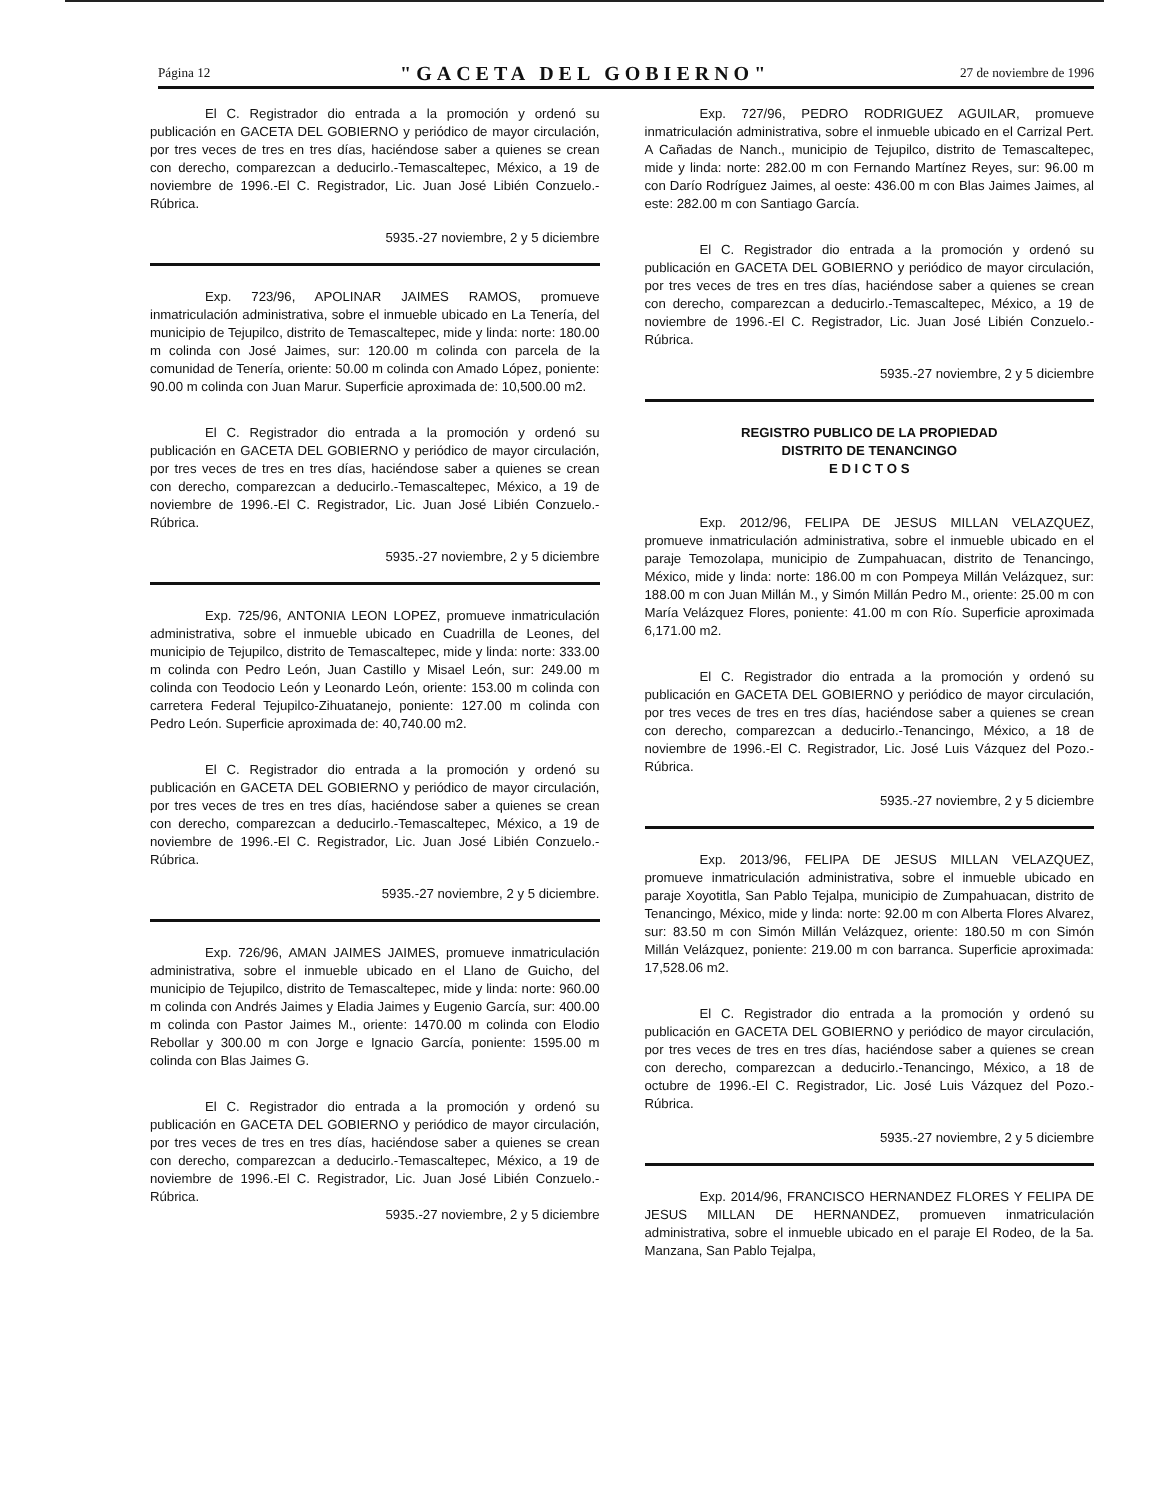Página 12 "GACETA DEL GOBIERNO" 27 de noviembre de 1996
El C. Registrador dio entrada a la promoción y ordenó su publicación en GACETA DEL GOBIERNO y periódico de mayor circulación, por tres veces de tres en tres días, haciéndose saber a quienes se crean con derecho, comparezcan a deducirlo.-Temascaltepec, México, a 19 de noviembre de 1996.-El C. Registrador, Lic. Juan José Libién Conzuelo.-Rúbrica.
5935.-27 noviembre, 2 y 5 diciembre
Exp. 723/96, APOLINAR JAIMES RAMOS, promueve inmatriculación administrativa, sobre el inmueble ubicado en La Tenería, del municipio de Tejupilco, distrito de Temascaltepec, mide y linda: norte: 180.00 m colinda con José Jaimes, sur: 120.00 m colinda con parcela de la comunidad de Tenería, oriente: 50.00 m colinda con Amado López, poniente: 90.00 m colinda con Juan Marur. Superficie aproximada de: 10,500.00 m2.
El C. Registrador dio entrada a la promoción y ordenó su publicación en GACETA DEL GOBIERNO y periódico de mayor circulación, por tres veces de tres en tres días, haciéndose saber a quienes se crean con derecho, comparezcan a deducirlo.-Temascaltepec, México, a 19 de noviembre de 1996.-El C. Registrador, Lic. Juan José Libién Conzuelo.-Rúbrica.
5935.-27 noviembre, 2 y 5 diciembre
Exp. 725/96, ANTONIA LEON LOPEZ, promueve inmatriculación administrativa, sobre el inmueble ubicado en Cuadrilla de Leones, del municipio de Tejupilco, distrito de Temascaltepec, mide y linda: norte: 333.00 m colinda con Pedro León, Juan Castillo y Misael León, sur: 249.00 m colinda con Teodocio León y Leonardo León, oriente: 153.00 m colinda con carretera Federal Tejupilco-Zihuatanejo, poniente: 127.00 m colinda con Pedro León. Superficie aproximada de: 40,740.00 m2.
El C. Registrador dio entrada a la promoción y ordenó su publicación en GACETA DEL GOBIERNO y periódico de mayor circulación, por tres veces de tres en tres días, haciéndose saber a quienes se crean con derecho, comparezcan a deducirlo.-Temascaltepec, México, a 19 de noviembre de 1996.-El C. Registrador, Lic. Juan José Libién Conzuelo.-Rúbrica.
5935.-27 noviembre, 2 y 5 diciembre.
Exp. 726/96, AMAN JAIMES JAIMES, promueve inmatriculación administrativa, sobre el inmueble ubicado en el Llano de Guicho, del municipio de Tejupilco, distrito de Temascaltepec, mide y linda: norte: 960.00 m colinda con Andrés Jaimes y Eladia Jaimes y Eugenio García, sur: 400.00 m colinda con Pastor Jaimes M., oriente: 1470.00 m colinda con Elodio Rebollar y 300.00 m con Jorge e Ignacio García, poniente: 1595.00 m colinda con Blas Jaimes G.
El C. Registrador dio entrada a la promoción y ordenó su publicación en GACETA DEL GOBIERNO y periódico de mayor circulación, por tres veces de tres en tres días, haciéndose saber a quienes se crean con derecho, comparezcan a deducirlo.-Temascaltepec, México, a 19 de noviembre de 1996.-El C. Registrador, Lic. Juan José Libién Conzuelo.-Rúbrica.
5935.-27 noviembre, 2 y 5 diciembre
Exp. 727/96, PEDRO RODRIGUEZ AGUILAR, promueve inmatriculación administrativa, sobre el inmueble ubicado en el Carrizal Pert. A Cañadas de Nanch., municipio de Tejupilco, distrito de Temascaltepec, mide y linda: norte: 282.00 m con Fernando Martínez Reyes, sur: 96.00 m con Darío Rodríguez Jaimes, al oeste: 436.00 m con Blas Jaimes Jaimes, al este: 282.00 m con Santiago García.
El C. Registrador dio entrada a la promoción y ordenó su publicación en GACETA DEL GOBIERNO y periódico de mayor circulación, por tres veces de tres en tres días, haciéndose saber a quienes se crean con derecho, comparezcan a deducirlo.-Temascaltepec, México, a 19 de noviembre de 1996.-El C. Registrador, Lic. Juan José Libién Conzuelo.-Rúbrica.
5935.-27 noviembre, 2 y 5 diciembre
REGISTRO PUBLICO DE LA PROPIEDAD
DISTRITO DE TENANCINGO
E D I C T O S
Exp. 2012/96, FELIPA DE JESUS MILLAN VELAZQUEZ, promueve inmatriculación administrativa, sobre el inmueble ubicado en el paraje Temozolapa, municipio de Zumpahuacan, distrito de Tenancingo, México, mide y linda: norte: 186.00 m con Pompeya Millán Velázquez, sur: 188.00 m con Juan Millán M., y Simón Millán Pedro M., oriente: 25.00 m con María Velázquez Flores, poniente: 41.00 m con Río. Superficie aproximada 6,171.00 m2.
El C. Registrador dio entrada a la promoción y ordenó su publicación en GACETA DEL GOBIERNO y periódico de mayor circulación, por tres veces de tres en tres días, haciéndose saber a quienes se crean con derecho, comparezcan a deducirlo.-Tenancingo, México, a 18 de noviembre de 1996.-El C. Registrador, Lic. José Luis Vázquez del Pozo.-Rúbrica.
5935.-27 noviembre, 2 y 5 diciembre
Exp. 2013/96, FELIPA DE JESUS MILLAN VELAZQUEZ, promueve inmatriculación administrativa, sobre el inmueble ubicado en paraje Xoyotitla, San Pablo Tejalpa, municipio de Zumpahuacan, distrito de Tenancingo, México, mide y linda: norte: 92.00 m con Alberta Flores Alvarez, sur: 83.50 m con Simón Millán Velázquez, oriente: 180.50 m con Simón Millán Velázquez, poniente: 219.00 m con barranca. Superficie aproximada: 17,528.06 m2.
El C. Registrador dio entrada a la promoción y ordenó su publicación en GACETA DEL GOBIERNO y periódico de mayor circulación, por tres veces de tres en tres días, haciéndose saber a quienes se crean con derecho, comparezcan a deducirlo.-Tenancingo, México, a 18 de octubre de 1996.-El C. Registrador, Lic. José Luis Vázquez del Pozo.-Rúbrica.
5935.-27 noviembre, 2 y 5 diciembre
Exp. 2014/96, FRANCISCO HERNANDEZ FLORES Y FELIPA DE JESUS MILLAN DE HERNANDEZ, promueven inmatriculación administrativa, sobre el inmueble ubicado en el paraje El Rodeo, de la 5a. Manzana, San Pablo Tejalpa,